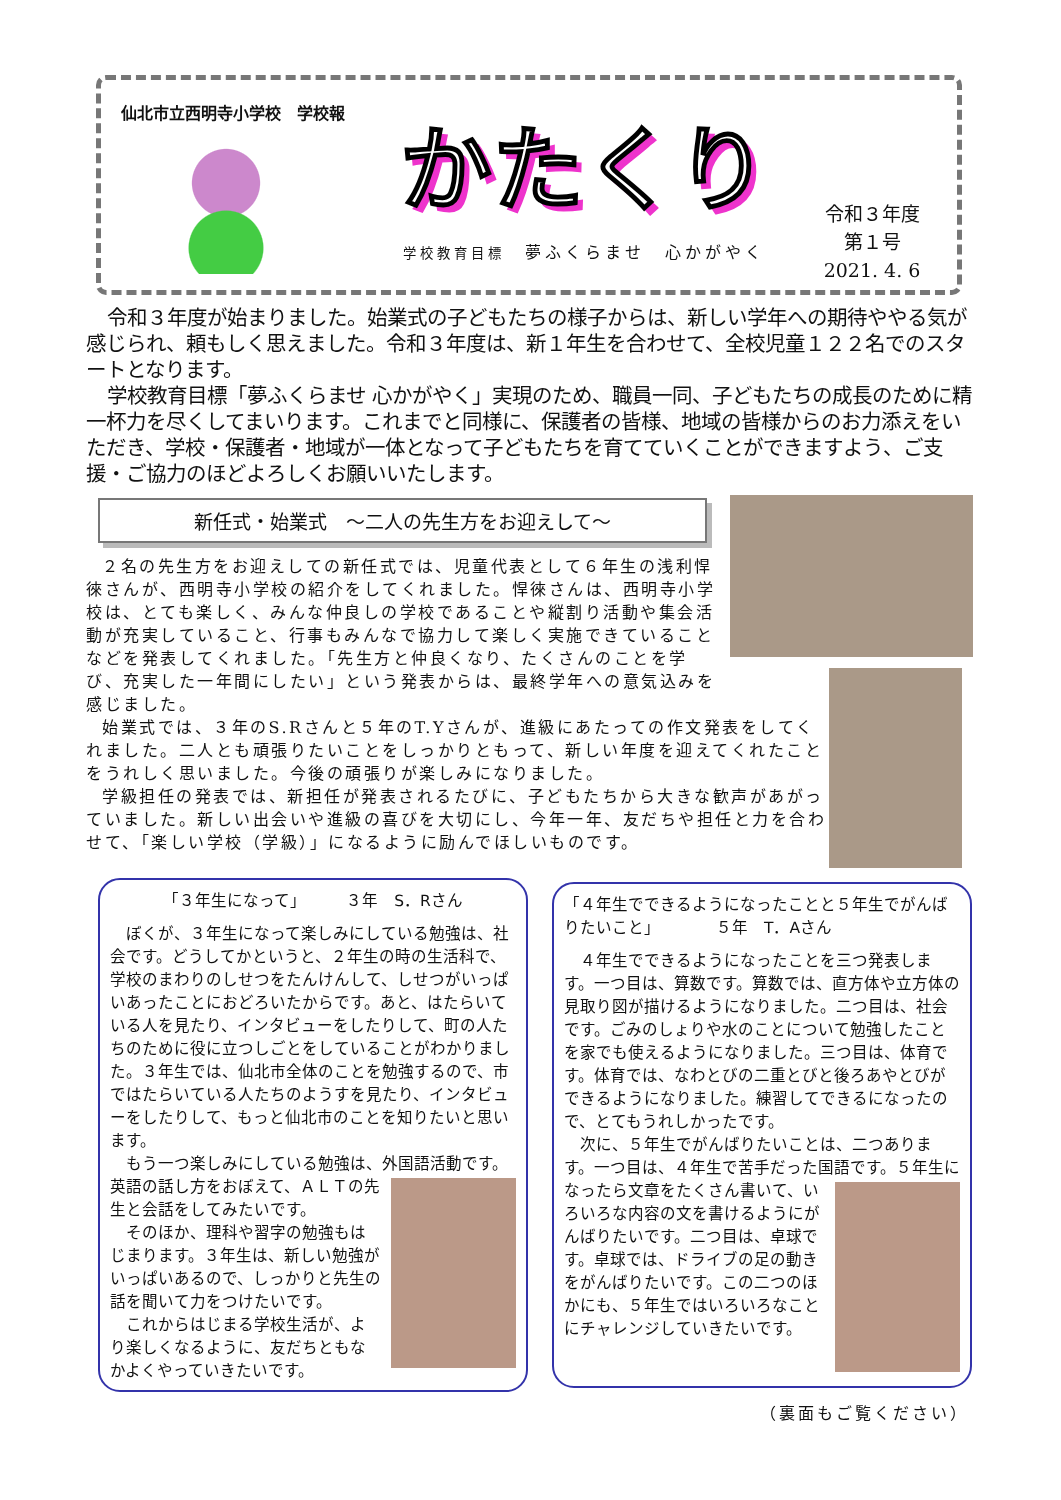仙北市立西明寺小学校　学校報
かたくり
学校教育目標　夢ふくらませ　心かがやく
令和３年度
第１号
2021. 4. 6
令和３年度が始まりました。始業式の子どもたちの様子からは、新しい学年への期待ややる気が感じられ、頼もしく思えました。令和３年度は、新１年生を合わせて、全校児童１２２名でのスタートとなります。
学校教育目標「夢ふくらませ 心かがやく」実現のため、職員一同、子どもたちの成長のために精一杯力を尽くしてまいります。これまでと同様に、保護者の皆様、地域の皆様からのお力添えをいただき、学校・保護者・地域が一体となって子どもたちを育てていくことができますよう、ご支援・ご協力のほどよろしくお願いいたします。
新任式・始業式　～二人の先生方をお迎えして～
２名の先生方をお迎えしての新任式では、児童代表として６年生の浅利悍徠さんが、西明寺小学校の紹介をしてくれました。悍徠さんは、西明寺小学校は、とても楽しく、みんな仲良しの学校であることや縦割り活動や集会活動が充実していること、行事もみんなで協力して楽しく実施できていることなどを発表してくれました。「先生方と仲良くなり、たくさんのことを学び、充実した一年間にしたい」という発表からは、最終学年への意気込みを感じました。
始業式では、３年のS.Rさんと５年のT.Yさんが、進級にあたっての作文発表をしてくれました。二人とも頑張りたいことをしっかりともって、新しい年度を迎えてくれたことをうれしく思いました。今後の頑張りが楽しみになりました。
学級担任の発表では、新担任が発表されるたびに、子どもたちから大きな歓声があがっていました。新しい出会いや進級の喜びを大切にし、今年一年、友だちや担任と力を合わせて、「楽しい学校（学級）」になるように励んでほしいものです。
「３年生になって」　　　３年　S．Rさん
ぼくが、３年生になって楽しみにしている勉強は、社会です。どうしてかというと、２年生の時の生活科で、学校のまわりのしせつをたんけんして、しせつがいっぱいあったことにおどろいたからです。あと、はたらいている人を見たり、インタビューをしたりして、町の人たちのために役に立つしごとをしていることがわかりました。３年生では、仙北市全体のことを勉強するので、市ではたらいている人たちのようすを見たり、インタビューをしたりして、もっと仙北市のことを知りたいと思います。
もう一つ楽しみにしている勉強は、外国語活動です。 英語の話し方をおぼえて、ＡＬＴの先生と会話をしてみたいです。
そのほか、理科や習字の勉強もはじまります。３年生は、新しい勉強がいっぱいあるので、しっかりと先生の話を聞いて力をつけたいです。
これからはじまる学校生活が、より楽しくなるように、友だちともなかよくやっていきたいです。
「４年生でできるようになったことと５年生でがんばりたいこと」　　　　５年　T．Aさん
４年生でできるようになったことを三つ発表します。一つ目は、算数です。算数では、直方体や立方体の見取り図が描けるようになりました。二つ目は、社会です。ごみのしょりや水のことについて勉強したことを家でも使えるようになりました。三つ目は、体育です。体育では、なわとびの二重とびと後ろあやとびができるようになりました。練習してできるになったので、とてもうれしかったです。
次に、５年生でがんばりたいことは、二つあります。一つ目は、４年生で苦手だった国語です。５年生になったら 文章をたくさん書いて、いろいろな内容の文を書けるようにがんばりたいです。二つ目は、卓球です。卓球では、ドライブの足の動きをがんばりたいです。この二つのほかにも、５年生ではいろいろなことにチャレンジしていきたいです。
（裏面もご覧ください）